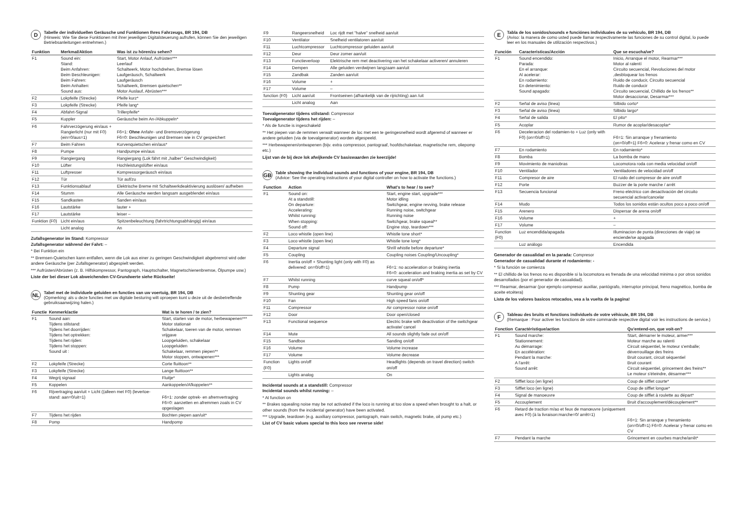D
Tabelle der individuellen Geräusche und Funktionen Ihres Fahrzeugs, BR 194, DB
(Hinweis: Wie Sie diese Funktionen mit ihrer jeweiligen Digitalsteuerung aufrufen, können Sie den jeweiligen Betriebsanleitungen entnehmen.)
| Funktion | Merkmal/Aktion | Was ist zu hören/zu sehen? |
| --- | --- | --- |
| F1 | Sound ein: Stand: Beim Anfahren: Beim Beschleunigen: Beim Fahren: Beim Anhalten: Sound aus: | Start, Motor Anlauf, Aufrüsten*** Leerlauf Schaltwerk, Motor hochdrehen, Bremse lösen Laufgeräusch, Schaltwerk Laufgeräusch Schaltwerk, Bremsen quietschen** Motor Auslauf, Abrüsten*** |
| F2 | Lokpfeife (Strecke) | Pfeife kurz* |
| F3 | Lokpfeife (Strecke) | Pfeife lang* |
| F4 | Abfahrt-Signal | Trillerpfeife* |
| F5 | Kuppler | Geräusche beim An-/Abkuppeln* |
| F6 | Fahrverzögerung ein/aus + Rangierlicht (nur mit F0) (ein=0/aus=1) | F6=1: Ohne Anfahr- und Bremsverzögerung F6=0: Beschleunigen und Bremsen wie in CV gespeichert |
| F7 | Beim Fahren | Kurvenquietschen ein/aus* |
| F8 | Pumpe | Handpumpe ein/aus |
| F9 | Rangiergang | Rangiergang (Lok fährt mit „halber" Geschwindigkeit) |
| F10 | Lüfter | Hochleistungslüfter ein/aus |
| F11 | Luftpresser | Kompressorgeräusch ein/aus |
| F12 | Tür | Tür auf/zu |
| F13 | Funktionsablauf | Elektrische Breme mit Schaltwerkdeaktivierung auslösen/ aufheben |
| F14 | Stumm | Alle Geräusche werden langsam ausgeblendet ein/aus |
| F15 | Sandkasten | Sanden ein/aus |
| F16 | Lautstärke | lauter + |
| F17 | Lautstärke | leiser – |
| Funktion (F0) | Licht ein/aus | Spitzenbeleuchtung (fahrtrichtungsabhängig) ein/aus |
| | Licht analog | An |
Zufallsgenerator im Stand: Kompressor
Zufallsgenerator während der Fahrt: –
* Bei Funktion ein
** Bremsen-Quietschen kann entfallen, wenn die Lok aus einer zu geringen Geschwindigkeit abgebremst wird oder andere Geräusche (per Zufallsgenerator) abgespielt werden.
*** Aufrüsten/Abrüsten (z. B. Hilfskompressor, Pantograph, Hauptschalter, Magnetschienenbremse, Ölpumpe usw.)
Liste der bei dieser Lok abweichenden CV-Grundwerte siehe Rückseite!
NL
Tabel met de individuele geluiden en functies van uw voertuig, BR 194, DB
(Opmerking: als u deze functies met uw digitale besturing wilt oproepen kunt u deze uit de desbetreffende gebruiksaanwijzing halen.)
| Functie | Kenmerk/actie | Wat is te horen / te zien? |
| --- | --- | --- |
| F1 | Sound aan: Tijdens stilstand: Tijdens het doorrijden: Tijdens het optrekken: Tijdens het rijden: Tijdens het stoppen: Sound uit : | Start, starten van de motor, herbewapenen*** Motor stationair Schakelaar, toeren van de motor, remmen vrijgave Loopgeluiden, schakelaar Loopgeluiden Schakelaar, remmen piepen** Motor stoppen, ontwapenen*** |
| F2 | Lokpfeife (Strecke) | Corte fluittoon** |
| F3 | Lokpfeife (Strecke) | Lange fluittoon** |
| F4 | Wegrij signaal | Fluitje* |
| F5 | Koppelen | Aankoppelen/Afkoppelen** |
| F6 | Rijvertraging aan/uit + Licht ((alleen met F0) (levertoe-stand: aan=0/uit=1) | F6=1: zonder optrek- en afremvertraging F6=0: aanzetten en afremmen zoals in CV opgeslagen |
| F7 | Tijdens het rijden | Bochten piepen aan/uit* |
| F8 | Pomp | Handpomp |
| F9 | Rangeersnelheid | Loc rijdt met "halve" snelheid aan/uit |
| F10 | Ventilator | Snelheid ventilatoren aan/uit |
| F11 | Luchtcompressor | Luchtcompressor geluiden aan/uit |
| F12 | Deur | Deur zomer aan/uit |
| F13 | Functieverloop | Elektrische rem met deactivering van het schakelaar activeren/ annuleren |
| F14 | Dempen | Alle geluiden verdwijnen langzaam aan/uit |
| F15 | Zandbak | Zanden aan/uit |
| F16 | Volume | + |
| F17 | Volume | – |
| function (F0) | Licht aan/uit | Frontseinen (afhankelijk van de rijrichting) aan /uit |
| | Licht analog | Aan |
Toevalgenerator tijdens stilstand: Compressor
Toevalgenerator tijdens het rijden: –
* Als de functie is ingeschakeld
** Het piepen van de remmen verwalt wanneer de loc met een te geringesnelheid wordt afgeremd of wanneer er andere geluiden (via de toevalgenerator) worden afgespeeld.
*** Herbewapenen/ontwapenen (bijv. extra compressor, pantograaf, hoofdschakelaar, magnetische rem, oliepomp etc.)
Lijst van de bij deze lok afwijkende CV basiswaarden zie keerzijde!
GB
Table showing the individual sounds and functions of your engine, BR 194, DB
(Advice: See the operating instructions of your digital controller on how to activate the functions.)
| Function | Action | What's to hear / to see? |
| --- | --- | --- |
| F1 | Sound on: At a standstill: On departure: Accelerating: Whilst running: When stopping: Sound off: | Start, engine start, upgrade*** Motor idling Switchgear, engine revving, brake release Running noise, switchgear Running noise Switchgear, brake squeal** Engine stop, teardown*** |
| F2 | Loco whistle (open line) | Whistle tone short* |
| F3 | Loco whistle (open line) | Whistle tone long* |
| F4 | Departure signal | Shrill whistle before departure* |
| F5 | Coupling | Coupling noises Coupling/Uncoupling* |
| F6 | Inertia on/off + Shunting light (only with F0) as delivered: on=0/off=1) | F6=1: no acceleration or braking inertia F6=0: acceleration and braking inertia as set by CV |
| F7 | Whilst running | curve squeal on/off* |
| F8 | Pump | Handpump |
| F9 | Shunting gear | Shunting gear on/off |
| F10 | Fan | High speed fans on/off |
| F11 | Compressor | Air compressor noise on/off |
| F12 | Door | Door open/closed |
| F13 | Functional sequence | Electric brake with deactivation of the switchgear activate/ cancel |
| F14 | Mute | All sounds slightly fade out on/off |
| F15 | Sandbox | Sanding on/off |
| F16 | Volume | Volume increase |
| F17 | Volume | Volume decrease |
| Function (F0) | Lights on/off | Headlights (depends on travel direction) switch on/off |
| | Lights analog | On |
Incidental sounds at a standstill: Compressor
Incidental sounds whilst running: –
* At function on
** Brakes squealing noise may be not activated if the loco is running at too slow a speed when brought to a halt, or other sounds (from the incidental generator) have been activated.
*** Upgrade, teardown (e.g. auxiliary compressor, pantograph, main switch, magnetic brake, oil pump etc.)
List of CV basic values special to this loco see reverse side!
E
Tabla de los sonidos/sounds e funciónes individuales de su vehículo, BR 194, DB
(Aviso: la manera de como usted puede llamar respectivamente las funciones de su control digital, lo puede leer en los manuales de utilización respectivos.)
| Función | Caracteristicas/Acción | Que se escucha/ve? |
| --- | --- | --- |
| F1 | Sound encendido: Parada: En el arranque: Al acelerar: En rodamiento: En detenimiento: Sound apagado: | Inicio, Arranque el motor, Rearmar*** Motor al ralentí Circuito secuencial, Revoluciones del motor ,desbloquear los frenos Ruido de conducir, Circuito secuencial Ruido de conducir Circuito secuencial, Chillido de los frenos** Motor desaccionar, Desarmar*** |
| F2 | Señal de aviso (linea) | Silbido corto* |
| F3 | Señal de aviso (linea) | Silbido largo* |
| F4 | Señal de salida | El pito* |
| F5 | Acoplar | Rumor de acoplar/desacoplar* |
| F6 | Deceleracion del rodamien-to + Luz (only with F0) (on=0/off=1) | F6=1: Sin arranque y frenamiento (on=0/off=1) F6=0: Acelerar y frenar como en CV |
| F7 | En rodamiento | En rodamiento* |
| F8 | Bomba | La bomba de mano |
| F9 | Movimiento de maniobras | Locomotora roda con media velocidad on/off |
| F10 | Ventilador | Ventiladores de velocidad on/off |
| F11 | Compresor de aire | El ruido del compresor de aire on/off |
| F12 | Porte | Buzzer de la porte marche / arrêt |
| F13 | Secuencia funcional | Freno eléctrico con desactivación del circuito secuencial activar/cancelar |
| F14 | Mudo | Todos los sonidos están ocultos poco a poco on/off |
| F15 | Arenero | Dispersar de arena on/off |
| F16 | Volume | + |
| F17 | Volume | – |
| Function (F0) | Luz encendida/apagada | Illuminacion de punta (direcciones de viaje) se enciende/se apagada |
| | Luz análogo | Encendida |
Generador de casualidad en la parada: Compresor
Generador de casualidad durante el rodamiento: -
* Si la función se comienza
** El chillido de los frenos no es disponible si la locomotora es frenada de una velocidad minima o por otros sonidos desarrollados (por el generador de casualidad).
*** Rearmar, desarmar (por ejemplo compresor auxiliar, pantógrafo, interruptor principal, freno magnético, bomba de aceite etcétera)
Lista de los valores basicos retocados, vea a la vuelta de la pagina!
F
Tableau des bruits et fonctions individuels de votre véhicule, BR 194, DB
(Remarque : Pour activer les fonctions de votre commande respective digital voir les instructions de service.)
| Fonction | Caractéristique/action | Qu'entend-on, que voit-on? |
| --- | --- | --- |
| F1 | Sound marche: Stationnement: Au démarrage: En accélération: Pendant la marche: A l'arrêt: Sound arrêt: | Start, démarrer le moteur, armer*** Moteur marche au ralenti Circuit séquentiel, le moteur s'emballe; déverrouillage des freins Bruit courant, circuit séquentiel Bruit courant Circuit séquentiel, grincement des freins** Le moteur s'éteindre, désarmer*** |
| F2 | Sifflet loco (en ligne) | Coup de sifflet courte* |
| F3 | Sifflet loco (en ligne) | Coup de sifflet longue* |
| F4 | Signal de manoeuvre | Coup de sifflet à roulette au départ* |
| F5 | Accouplement | Bruit d'accouplement/découplement** |
| F6 | Retard de traction m/ao et feux de manœuvre (uniquement avec F0) (à la livraison:marche=0/ arrêt=1) | F6=1: Sin arranque y frenamiento (on=0/off=1) F6=0: Acelerar y frenar como en CV |
| F7 | Pendant la marche | Grincement en courbes marche/arrêt* |